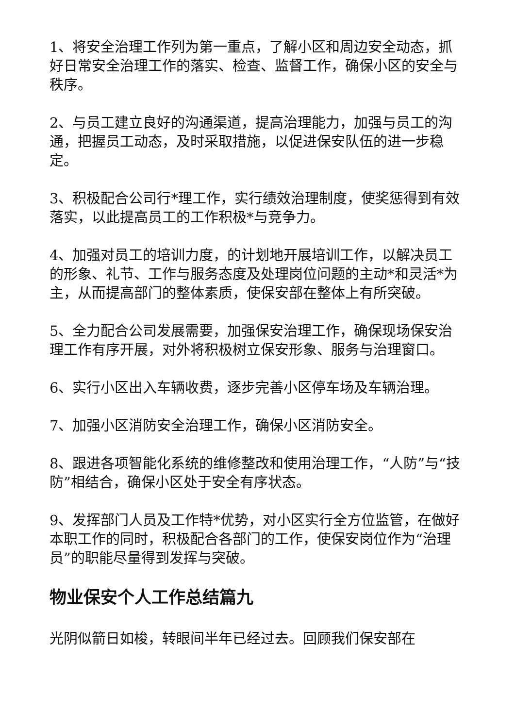1、将安全治理工作列为第一重点，了解小区和周边安全动态，抓好日常安全治理工作的落实、检查、监督工作，确保小区的安全与秩序。
2、与员工建立良好的沟通渠道，提高治理能力，加强与员工的沟通，把握员工动态，及时采取措施，以促进保安队伍的进一步稳定。
3、积极配合公司行*理工作，实行绩效治理制度，使奖惩得到有效落实，以此提高员工的工作积极*与竞争力。
4、加强对员工的培训力度，的计划地开展培训工作，以解决员工的形象、礼节、工作与服务态度及处理岗位问题的主动*和灵活*为主，从而提高部门的整体素质，使保安部在整体上有所突破。
5、全力配合公司发展需要，加强保安治理工作，确保现场保安治理工作有序开展，对外将积极树立保安形象、服务与治理窗口。
6、实行小区出入车辆收费，逐步完善小区停车场及车辆治理。
7、加强小区消防安全治理工作，确保小区消防安全。
8、跟进各项智能化系统的维修整改和使用治理工作，“人防”与“技防”相结合，确保小区处于安全有序状态。
9、发挥部门人员及工作特*优势，对小区实行全方位监管，在做好本职工作的同时，积极配合各部门的工作，使保安岗位作为“治理员”的职能尽量得到发挥与突破。
物业保安个人工作总结篇九
光阴似箭日如梭，转眼间半年已经过去。回顾我们保安部在